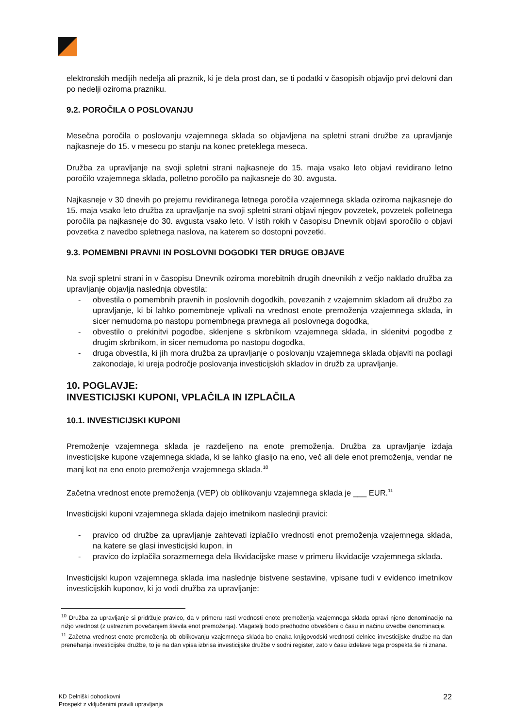elektronskih medijih nedelja ali praznik, ki je dela prost dan, se ti podatki v časopisih objavijo prvi delovni dan po nedelji oziroma prazniku.
9.2. POROČILA O POSLOVANJU
Mesečna poročila o poslovanju vzajemnega sklada so objavljena na spletni strani družbe za upravljanje najkasneje do 15. v mesecu po stanju na konec preteklega meseca.
Družba za upravljanje na svoji spletni strani najkasneje do 15. maja vsako leto objavi revidirano letno poročilo vzajemnega sklada, polletno poročilo pa najkasneje do 30. avgusta.
Najkasneje v 30 dnevih po prejemu revidiranega letnega poročila vzajemnega sklada oziroma najkasneje do 15. maja vsako leto družba za upravljanje na svoji spletni strani objavi njegov povzetek, povzetek polletnega poročila pa najkasneje do 30. avgusta vsako leto. V istih rokih v časopisu Dnevnik objavi sporočilo o objavi povzetka z navedbo spletnega naslova, na katerem so dostopni povzetki.
9.3. POMEMBNI PRAVNI IN POSLOVNI DOGODKI TER DRUGE OBJAVE
Na svoji spletni strani in v časopisu Dnevnik oziroma morebitnih drugih dnevnikih z večjo naklado družba za upravljanje objavlja naslednja obvestila:
- obvestila o pomembnih pravnih in poslovnih dogodkih, povezanih z vzajemnim skladom ali družbo za upravljanje, ki bi lahko pomembneje vplivali na vrednost enote premoženja vzajemnega sklada, in sicer nemudoma po nastopu pomembnega pravnega ali poslovnega dogodka,
- obvestilo o prekinitvi pogodbe, sklenjene s skrbnikom vzajemnega sklada, in sklenitvi pogodbe z drugim skrbnikom, in sicer nemudoma po nastopu dogodka,
- druga obvestila, ki jih mora družba za upravljanje o poslovanju vzajemnega sklada objaviti na podlagi zakonodaje, ki ureja področje poslovanja investicijskih skladov in družb za upravljanje.
10. POGLAVJE:
INVESTICIJSKI KUPONI, VPLAČILA IN IZPLAČILA
10.1. INVESTICIJSKI KUPONI
Premoženje vzajemnega sklada je razdeljeno na enote premoženja. Družba za upravljanje izdaja investicijske kupone vzajemnega sklada, ki se lahko glasijo na eno, več ali dele enot premoženja, vendar ne manj kot na eno enoto premoženja vzajemnega sklada.<sup>10</sup>
Začetna vrednost enote premoženja (VEP) ob oblikovanju vzajemnega sklada je ___ EUR.<sup>11</sup>
Investicijski kuponi vzajemnega sklada dajejo imetnikom naslednji pravici:
- pravico od družbe za upravljanje zahtevati izplačilo vrednosti enot premoženja vzajemnega sklada, na katere se glasi investicijski kupon, in
- pravico do izplačila sorazmernega dela likvidacijske mase v primeru likvidacije vzajemnega sklada.
Investicijski kupon vzajemnega sklada ima naslednje bistvene sestavine, vpisane tudi v evidenco imetnikov investicijskih kuponov, ki jo vodi družba za upravljanje:
<sup>10</sup> Družba za upravljanje si pridržuje pravico, da v primeru rasti vrednosti enote premoženja vzajemnega sklada opravi njeno denominacijo na nižjo vrednost (z ustreznim povečanjem števila enot premoženja). Vlagatelji bodo predhodno obveščeni o času in načinu izvedbe denominacije.
<sup>11</sup> Začetna vrednost enote premoženja ob oblikovanju vzajemnega sklada bo enaka knjigovodski vrednosti delnice investicijske družbe na dan prenehanja investicijske družbe, to je na dan vpisa izbrisa investicijske družbe v sodni register, zato v času izdelave tega prospekta še ni znana.
KD Delniški dohodkovni
Prospekt z vključenimi pravili upravljanja
22